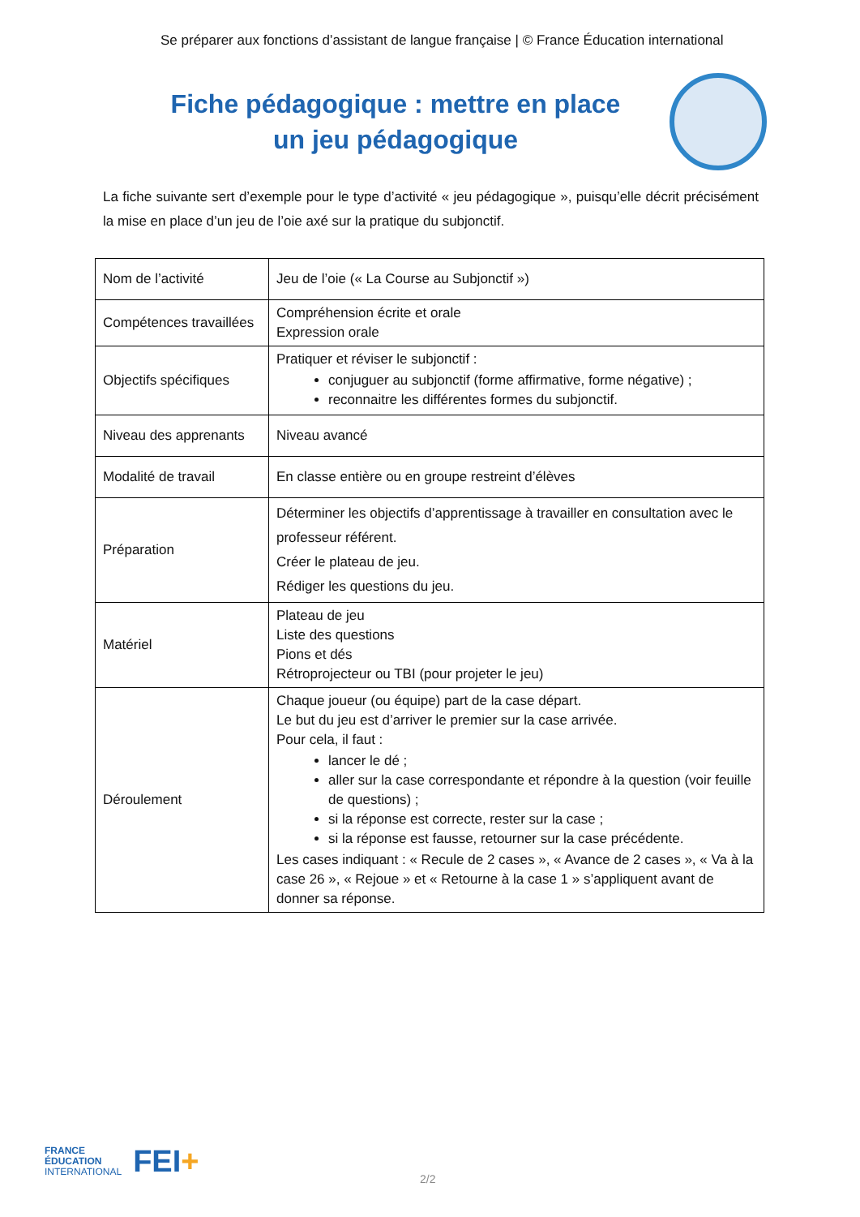Se préparer aux fonctions d’assistant de langue française | © France Éducation international
Fiche pédagogique : mettre en place
un jeu pédagogique
La fiche suivante sert d’exemple pour le type d’activité « jeu pédagogique », puisqu’elle décrit précisément la mise en place d’un jeu de l’oie axé sur la pratique du subjonctif.
| Nom de l’activité | Jeu de l’oie (« La Course au Subjonctif ») |
| Compétences travaillées | Compréhension écrite et orale Expression orale |
| Objectifs spécifiques | Pratiquer et réviser le subjonctif : conjuguer au subjonctif (forme affirmative, forme négative) ; reconnaitre les différentes formes du subjonctif. |
| Niveau des apprenants | Niveau avancé |
| Modalité de travail | En classe entière ou en groupe restreint d’élèves |
| Préparation | Déterminer les objectifs d’apprentissage à travailler en consultation avec le professeur référent. Créer le plateau de jeu. Rédiger les questions du jeu. |
| Matériel | Plateau de jeu Liste des questions Pions et dés Rétroprojecteur ou TBI (pour projeter le jeu) |
| Déroulement | Chaque joueur (ou équipe) part de la case départ. Le but du jeu est d’arriver le premier sur la case arrivée. Pour cela, il faut : lancer le dé ; aller sur la case correspondante et répondre à la question (voir feuille de questions) ; si la réponse est correcte, rester sur la case ; si la réponse est fausse, retourner sur la case précédente. Les cases indiquant : « Recule de 2 cases », « Avance de 2 cases », « Va à la case 26 », « Rejoue » et « Retourne à la case 1 » s’appliquent avant de donner sa réponse. |
FRANCE
ÉDUCATION
INTERNATIONAL
FEI+
2/2